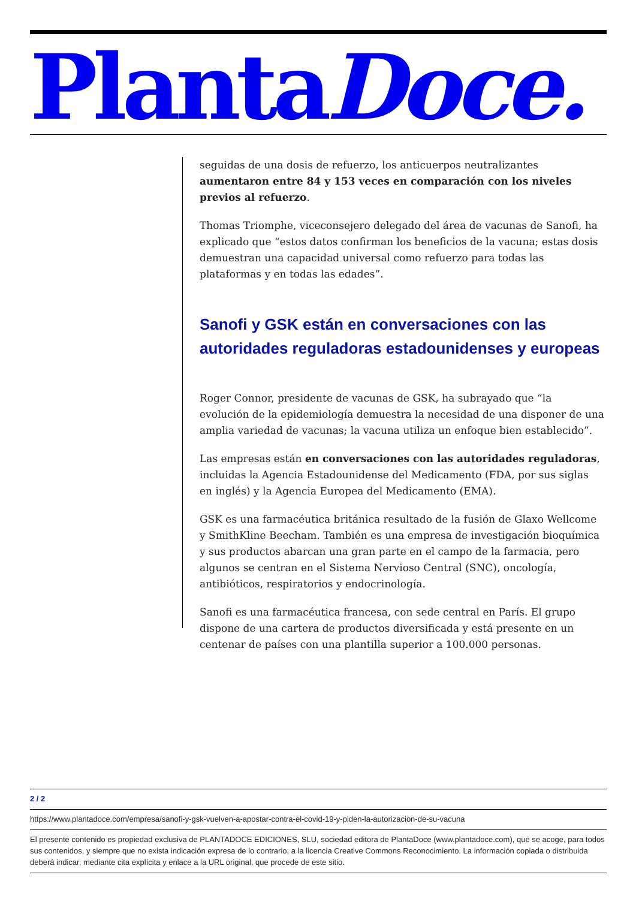PlantaDoce.
seguidas de una dosis de refuerzo, los anticuerpos neutralizantes aumentaron entre 84 y 153 veces en comparación con los niveles previos al refuerzo.
Thomas Triomphe, viceconsejero delegado del área de vacunas de Sanofi, ha explicado que “estos datos confirman los beneficios de la vacuna; estas dosis demuestran una capacidad universal como refuerzo para todas las plataformas y en todas las edades”.
Sanofi y GSK están en conversaciones con las autoridades reguladoras estadounidenses y europeas
Roger Connor, presidente de vacunas de GSK, ha subrayado que “la evolución de la epidemiología demuestra la necesidad de una disponer de una amplia variedad de vacunas; la vacuna utiliza un enfoque bien establecido”.
Las empresas están en conversaciones con las autoridades reguladoras, incluidas la Agencia Estadounidense del Medicamento (FDA, por sus siglas en inglés) y la Agencia Europea del Medicamento (EMA).
GSK es una farmacéutica británica resultado de la fusión de Glaxo Wellcome y SmithKline Beecham. También es una empresa de investigación bioquímica y sus productos abarcan una gran parte en el campo de la farmacia, pero algunos se centran en el Sistema Nervioso Central (SNC), oncología, antibióticos, respiratorios y endocrinología.
Sanofi es una farmacéutica francesa, con sede central en París. El grupo dispone de una cartera de productos diversificada y está presente en un centenar de países con una plantilla superior a 100.000 personas.
2 / 2
https://www.plantadoce.com/empresa/sanofi-y-gsk-vuelven-a-apostar-contra-el-covid-19-y-piden-la-autorizacion-de-su-vacuna
El presente contenido es propiedad exclusiva de PLANTADOCE EDICIONES, SLU, sociedad editora de PlantaDoce (www.plantadoce.com), que se acoge, para todos sus contenidos, y siempre que no exista indicación expresa de lo contrario, a la licencia Creative Commons Reconocimiento. La información copiada o distribuida deberá indicar, mediante cita explícita y enlace a la URL original, que procede de este sitio.